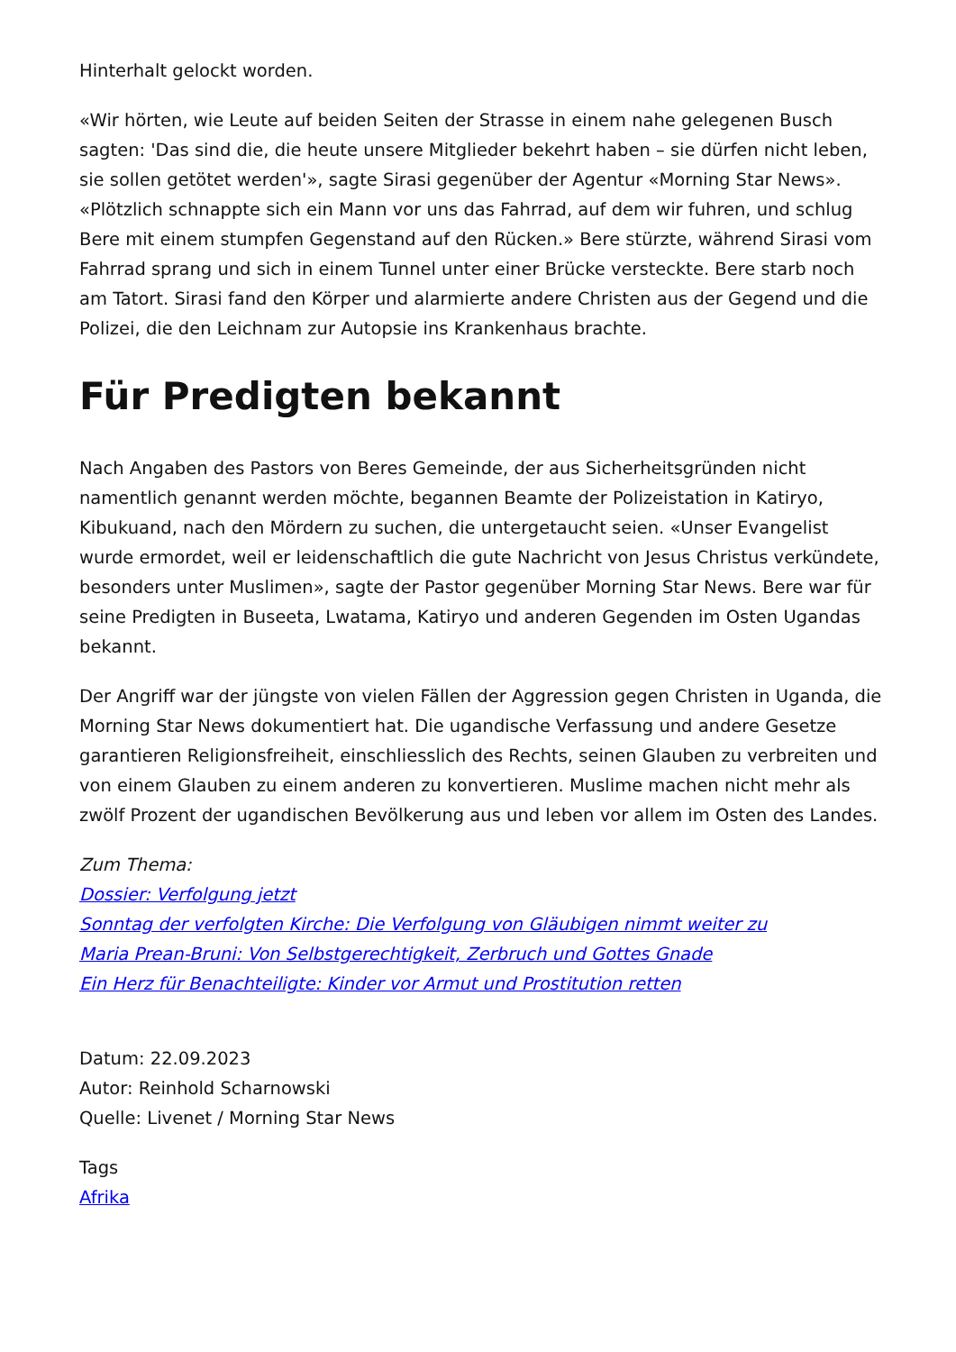Hinterhalt gelockt worden.
«Wir hörten, wie Leute auf beiden Seiten der Strasse in einem nahe gelegenen Busch sagten: 'Das sind die, die heute unsere Mitglieder bekehrt haben – sie dürfen nicht leben, sie sollen getötet werden'», sagte Sirasi gegenüber der Agentur «Morning Star News». «Plötzlich schnappte sich ein Mann vor uns das Fahrrad, auf dem wir fuhren, und schlug Bere mit einem stumpfen Gegenstand auf den Rücken.» Bere stürzte, während Sirasi vom Fahrrad sprang und sich in einem Tunnel unter einer Brücke versteckte. Bere starb noch am Tatort. Sirasi fand den Körper und alarmierte andere Christen aus der Gegend und die Polizei, die den Leichnam zur Autopsie ins Krankenhaus brachte.
Für Predigten bekannt
Nach Angaben des Pastors von Beres Gemeinde, der aus Sicherheitsgründen nicht namentlich genannt werden möchte, begannen Beamte der Polizeistation in Katiryo, Kibukuand, nach den Mördern zu suchen, die untergetaucht seien. «Unser Evangelist wurde ermordet, weil er leidenschaftlich die gute Nachricht von Jesus Christus verkündete, besonders unter Muslimen», sagte der Pastor gegenüber Morning Star News. Bere war für seine Predigten in Buseeta, Lwatama, Katiryo und anderen Gegenden im Osten Ugandas bekannt.
Der Angriff war der jüngste von vielen Fällen der Aggression gegen Christen in Uganda, die Morning Star News dokumentiert hat. Die ugandische Verfassung und andere Gesetze garantieren Religionsfreiheit, einschliesslich des Rechts, seinen Glauben zu verbreiten und von einem Glauben zu einem anderen zu konvertieren. Muslime machen nicht mehr als zwölf Prozent der ugandischen Bevölkerung aus und leben vor allem im Osten des Landes.
Zum Thema:
Dossier: Verfolgung jetzt
Sonntag der verfolgten Kirche: Die Verfolgung von Gläubigen nimmt weiter zu
Maria Prean-Bruni: Von Selbstgerechtigkeit, Zerbruch und Gottes Gnade
Ein Herz für Benachteiligte: Kinder vor Armut und Prostitution retten
Datum: 22.09.2023
Autor: Reinhold Scharnowski
Quelle: Livenet / Morning Star News
Tags
Afrika